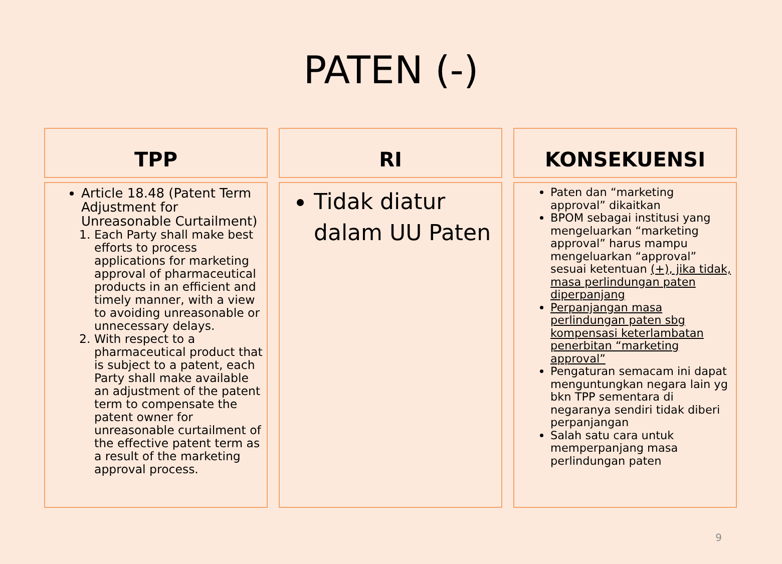PATEN (-)
TPP
Article 18.48 (Patent Term Adjustment for Unreasonable Curtailment)
1. Each Party shall make best efforts to process applications for marketing approval of pharmaceutical products in an efficient and timely manner, with a view to avoiding unreasonable or unnecessary delays.
2. With respect to a pharmaceutical product that is subject to a patent, each Party shall make available an adjustment of the patent term to compensate the patent owner for unreasonable curtailment of the effective patent term as a result of the marketing approval process.
RI
Tidak diatur dalam UU Paten
KONSEKUENSI
Paten dan “marketing approval” dikaitkan
BPOM sebagai institusi yang mengeluarkan “marketing approval” harus mampu mengeluarkan “approval” sesuai ketentuan (+), jika tidak, masa perlindungan paten diperpanjang
Perpanjangan masa perlindungan paten sbg kompensasi keterlambatan penerbitan “marketing approval”
Pengaturan semacam ini dapat menguntungkan negara lain yg bkn TPP sementara di negaranya sendiri tidak diberi perpanjangan
Salah satu cara untuk memperpanjang masa perlindungan paten
9